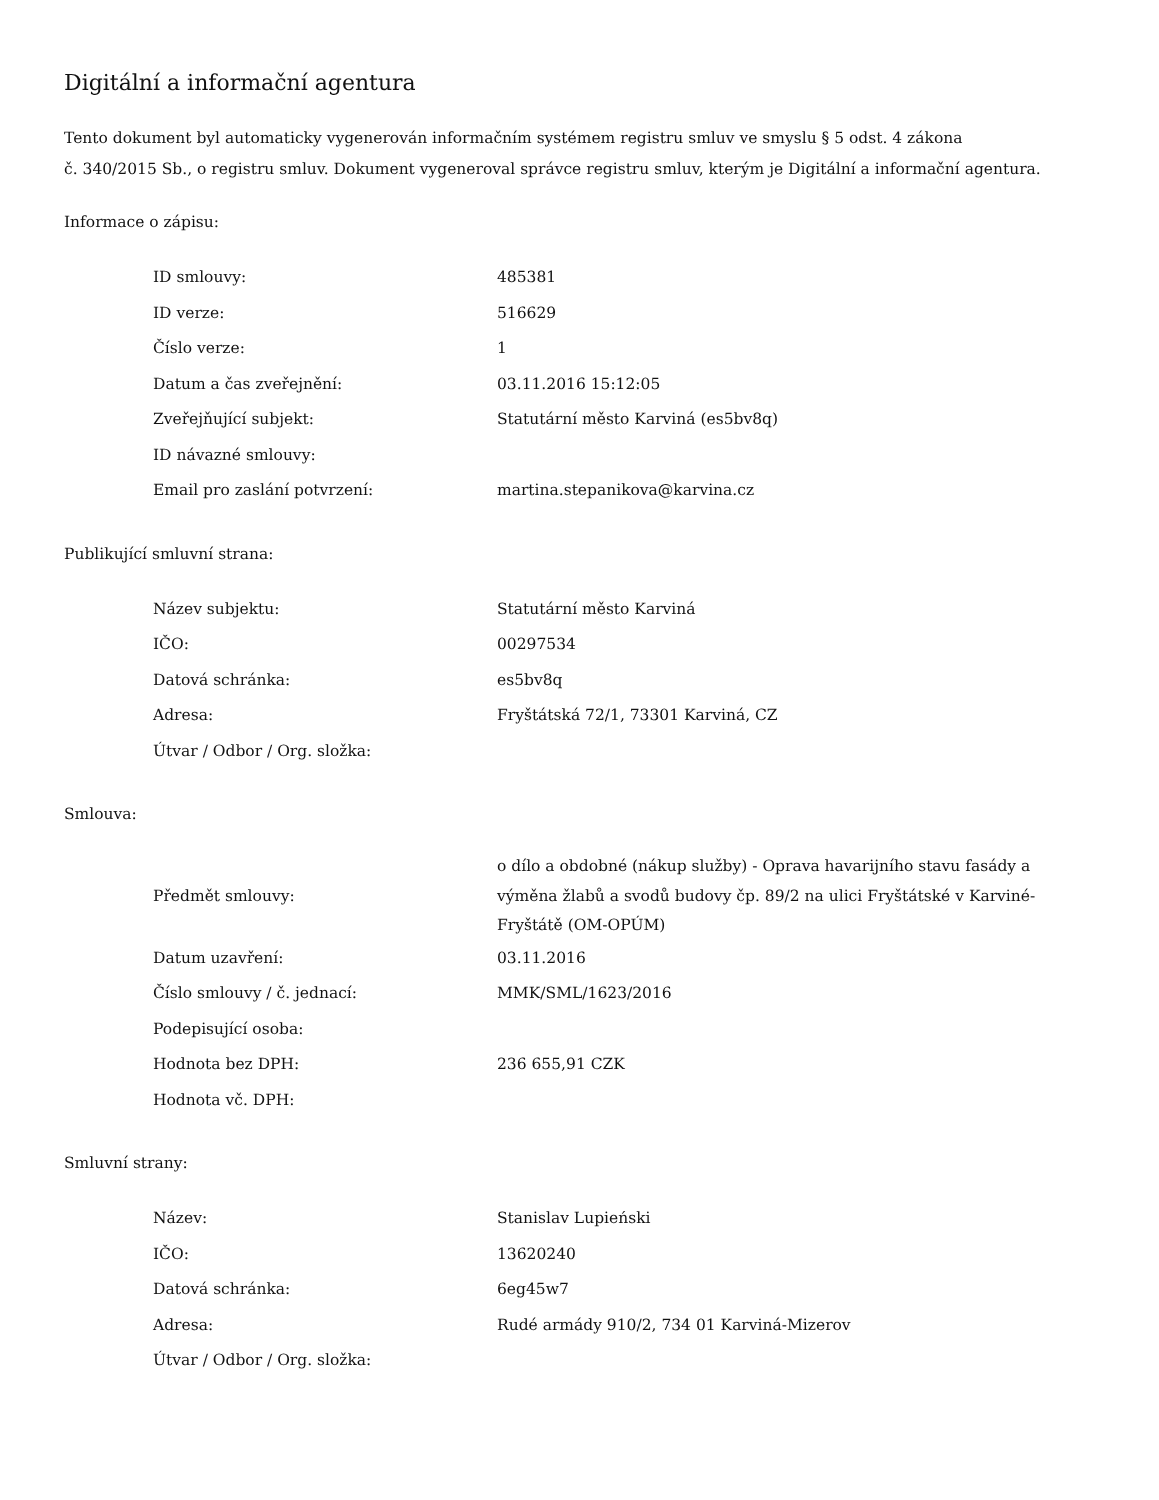Digitální a informační agentura
Tento dokument byl automaticky vygenerován informačním systémem registru smluv ve smyslu § 5 odst. 4 zákona
č. 340/2015 Sb., o registru smluv. Dokument vygeneroval správce registru smluv, kterým je Digitální a informační agentura.
Informace o zápisu:
| ID smlouvy: | 485381 |
| ID verze: | 516629 |
| Číslo verze: | 1 |
| Datum a čas zveřejnění: | 03.11.2016 15:12:05 |
| Zveřejňující subjekt: | Statutární město Karviná (es5bv8q) |
| ID návazné smlouvy: | |
| Email pro zaslání potvrzení: | martina.stepanikova@karvina.cz |
Publikující smluvní strana:
| Název subjektu: | Statutární město Karviná |
| IČO: | 00297534 |
| Datová schránka: | es5bv8q |
| Adresa: | Fryštátská 72/1, 73301 Karviná, CZ |
| Útvar / Odbor / Org. složka: | |
Smlouva:
| Předmět smlouvy: | o dílo a obdobné (nákup služby) - Oprava havarijního stavu fasády a výměna žlabů a svodů budovy čp. 89/2 na ulici Fryštátské v Karviné-Fryštátě (OM-OPÚM) |
| Datum uzavření: | 03.11.2016 |
| Číslo smlouvy / č. jednací: | MMK/SML/1623/2016 |
| Podepisující osoba: | |
| Hodnota bez DPH: | 236 655,91 CZK |
| Hodnota vč. DPH: | |
Smluvní strany:
| Název: | Stanislav Lupieński |
| IČO: | 13620240 |
| Datová schránka: | 6eg45w7 |
| Adresa: | Rudé armády 910/2, 734 01 Karviná-Mizerov |
| Útvar / Odbor / Org. složka: | |